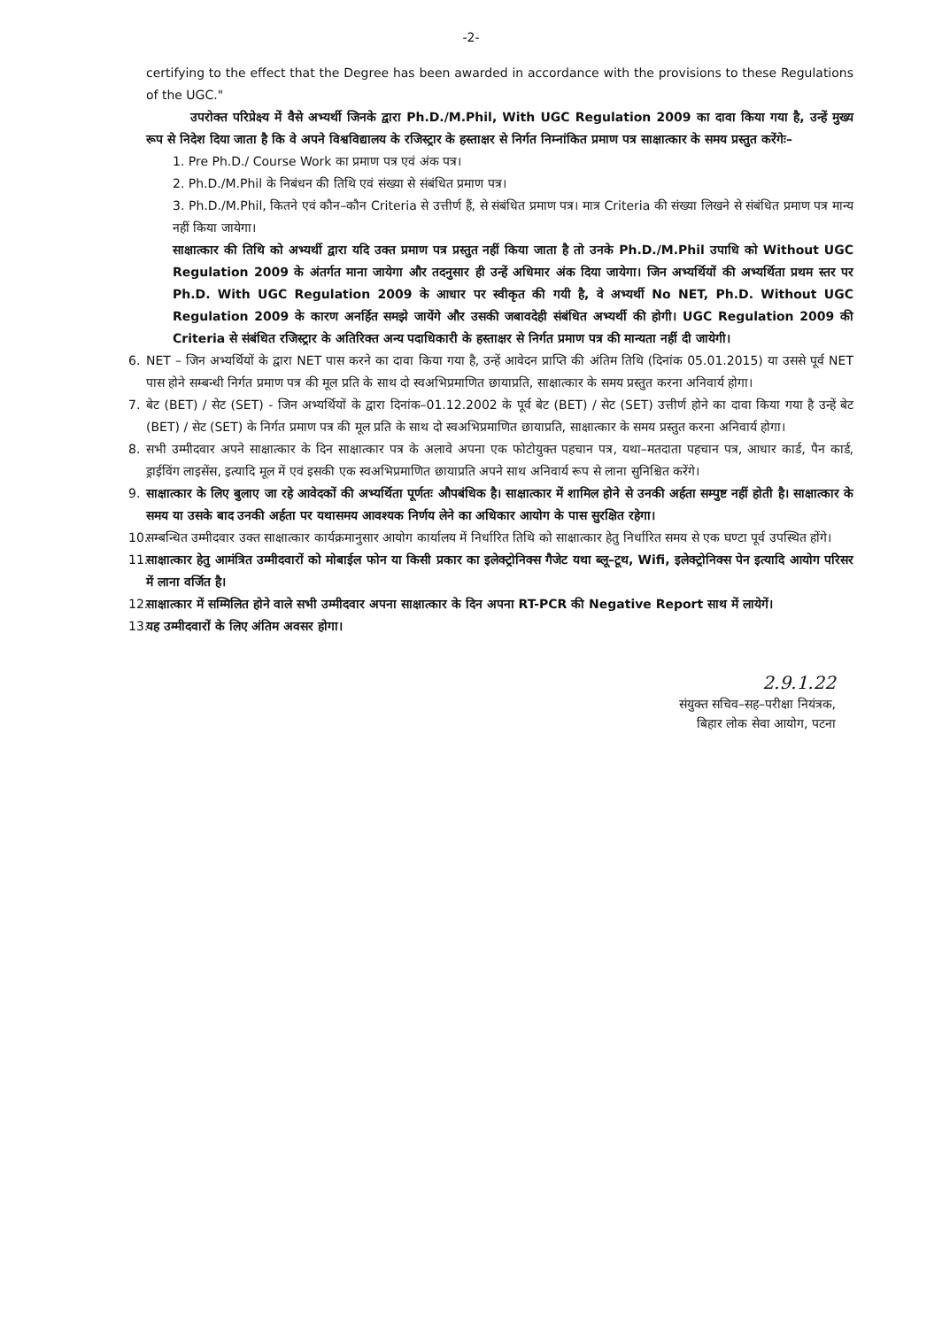-2-
certifying to the effect that the Degree has been awarded in accordance with the provisions to these Regulations of the UGC."
उपरोक्त परिप्रेक्ष्य में वैसे अभ्यर्थी जिनके द्वारा Ph.D./M.Phil, With UGC Regulation 2009 का दावा किया गया है, उन्हें मुख्य रूप से निदेश दिया जाता है कि वे अपने विश्वविद्यालय के रजिस्ट्रार के हस्ताक्षर से निर्गत निम्नांकित प्रमाण पत्र साक्षात्कार के समय प्रस्तुत करेंगेः–
1. Pre Ph.D./ Course Work का प्रमाण पत्र एवं अंक पत्र।
2. Ph.D./M.Phil के निबंधन की तिथि एवं संख्या से संबंधित प्रमाण पत्र।
3. Ph.D./M.Phil, कितने एवं कौन–कौन Criteria से उत्तीर्ण हैं, से संबंधित प्रमाण पत्र। मात्र Criteria की संख्या लिखने से संबंधित प्रमाण पत्र मान्य नहीं किया जायेगा।
साक्षात्कार की तिथि को अभ्यर्थी द्वारा यदि उक्त प्रमाण पत्र प्रस्तुत नहीं किया जाता है तो उनके Ph.D./M.Phil उपाधि को Without UGC Regulation 2009 के अंतर्गत माना जायेगा और तदनुसार ही उन्हें अधिमार अंक दिया जायेगा। जिन अभ्यर्थियों की अभ्यर्थिता प्रथम स्तर पर Ph.D. With UGC Regulation 2009 के आधार पर स्वीकृत की गयी है, वे अभ्यर्थी No NET, Ph.D. Without UGC Regulation 2009 के कारण अनर्हित समझे जायेंगे और उसकी जबावदेही संबंधित अभ्यर्थी की होगी। UGC Regulation 2009 की Criteria से संबंधित रजिस्ट्रार के अतिरिक्त अन्य पदाधिकारी के हस्ताक्षर से निर्गत प्रमाण पत्र की मान्यता नहीं दी जायेगी।
6. NET – जिन अभ्यर्थियों के द्वारा NET पास करने का दावा किया गया है, उन्हें आवेदन प्राप्ति की अंतिम तिथि (दिनांक 05.01.2015) या उससे पूर्व NET पास होने सम्बन्धी निर्गत प्रमाण पत्र की मूल प्रति के साथ दो स्वअभिप्रमाणित छायाप्रति, साक्षात्कार के समय प्रस्तुत करना अनिवार्य होगा।
7. बेट (BET) / सेट (SET) - जिन अभ्यर्थियों के द्वारा दिनांक–01.12.2002 के पूर्व बेट (BET) / सेट (SET) उत्तीर्ण होने का दावा किया गया है उन्हें बेट (BET) / सेट (SET) के निर्गत प्रमाण पत्र की मूल प्रति के साथ दो स्वअभिप्रमाणित छायाप्रति, साक्षात्कार के समय प्रस्तुत करना अनिवार्य होगा।
8. सभी उम्मीदवार अपने साक्षात्कार के दिन साक्षात्कार पत्र के अलावे अपना एक फोटोयुक्त पहचान पत्र, यथा–मतदाता पहचान पत्र, आधार कार्ड, पैन कार्ड, ड्राईविंग लाइसेंस, इत्यादि मूल में एवं इसकी एक स्वअभिप्रमाणित छायाप्रति अपने साथ अनिवार्य रूप से लाना सुनिश्चित करेंगे।
9. साक्षात्कार के लिए बुलाए जा रहे आवेदकों की अभ्यर्थिता पूर्णतः औपबंधिक है। साक्षात्कार में शामिल होने से उनकी अर्हता सम्पुष्ट नहीं होती है। साक्षात्कार के समय या उसके बाद उनकी अर्हता पर यथासमय आवश्यक निर्णय लेने का अधिकार आयोग के पास सुरक्षित रहेगा।
10.
सम्बन्धित उम्मीदवार उक्त साक्षात्कार कार्यक्रमानुसार आयोग कार्यालय में निर्धारित तिथि को साक्षात्कार हेतु निर्धारित समय से एक घण्टा पूर्व उपस्थित होंगे।
11.
साक्षात्कार हेतु आमंत्रित उम्मीदवारों को मोबाईल फोन या किसी प्रकार का इलेक्ट्रोनिक्स गैजेट यथा ब्लू–टूथ, Wifi, इलेक्ट्रोनिक्स पेन इत्यादि आयोग परिसर में लाना वर्जित है।
12.
साक्षात्कार में सम्मिलित होने वाले सभी उम्मीदवार अपना साक्षात्कार के दिन अपना RT-PCR की Negative Report साथ में लायेगें।
13.
यह उम्मीदवारों के लिए अंतिम अवसर होगा।
2.9.1.22
संयुक्त सचिव–सह–परीक्षा नियंत्रक,
बिहार लोक सेवा आयोग, पटना